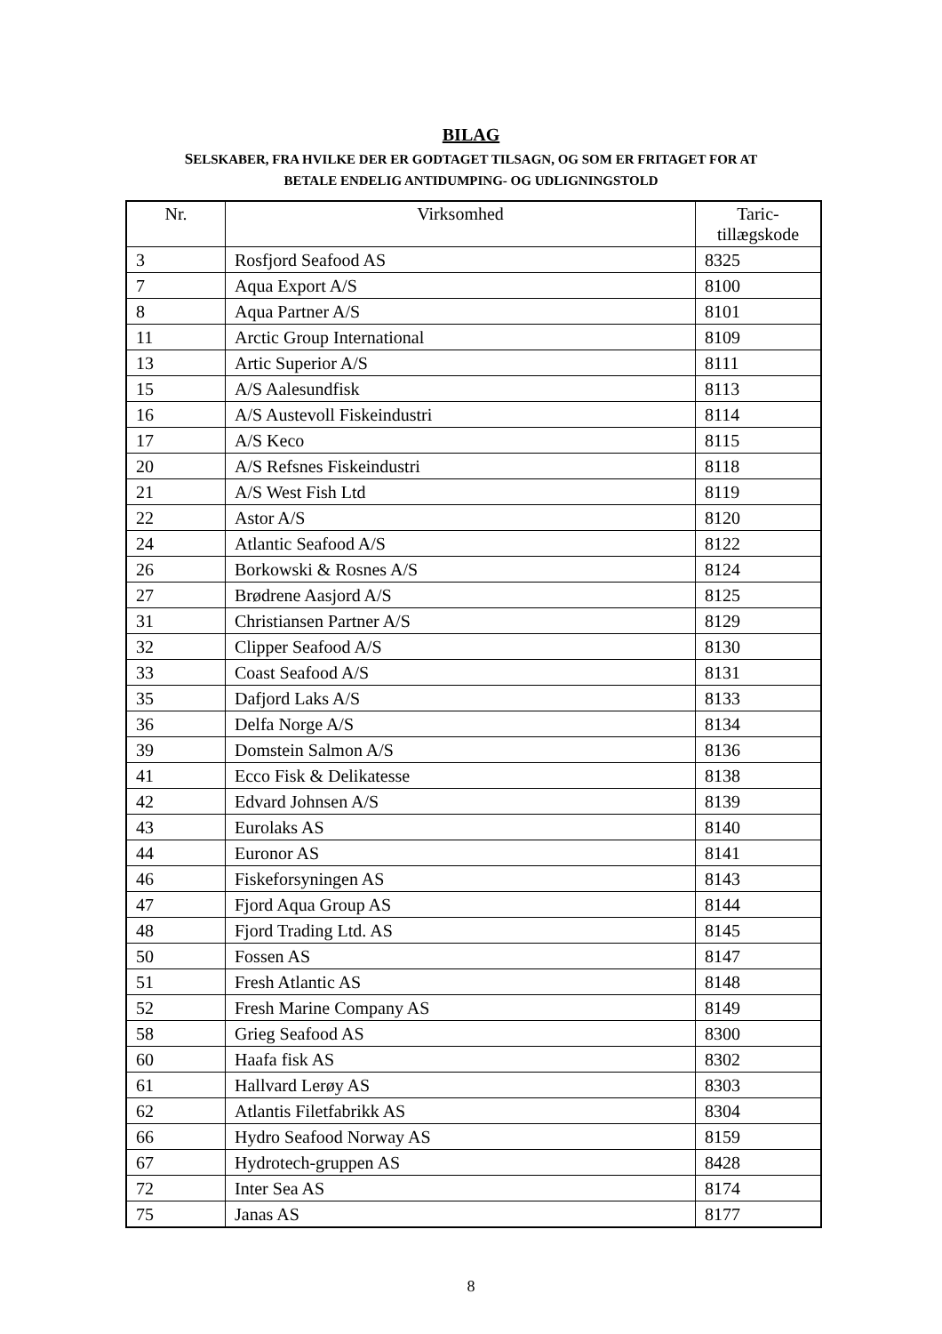BILAG
SELSKABER, FRA HVILKE DER ER GODTAGET TILSAGN, OG SOM ER FRITAGET FOR AT
BETALE ENDELIG ANTIDUMPING- OG UDLIGNINGSTOLD
| Nr. | Virksomhed | Taric- tillægskode |
| --- | --- | --- |
| 3 | Rosfjord Seafood AS | 8325 |
| 7 | Aqua Export A/S | 8100 |
| 8 | Aqua Partner A/S | 8101 |
| 11 | Arctic Group International | 8109 |
| 13 | Artic Superior A/S | 8111 |
| 15 | A/S Aalesundfisk | 8113 |
| 16 | A/S Austevoll Fiskeindustri | 8114 |
| 17 | A/S Keco | 8115 |
| 20 | A/S Refsnes Fiskeindustri | 8118 |
| 21 | A/S West Fish Ltd | 8119 |
| 22 | Astor A/S | 8120 |
| 24 | Atlantic Seafood A/S | 8122 |
| 26 | Borkowski & Rosnes A/S | 8124 |
| 27 | Brødrene Aasjord A/S | 8125 |
| 31 | Christiansen Partner A/S | 8129 |
| 32 | Clipper Seafood A/S | 8130 |
| 33 | Coast Seafood A/S | 8131 |
| 35 | Dafjord Laks A/S | 8133 |
| 36 | Delfa Norge A/S | 8134 |
| 39 | Domstein Salmon A/S | 8136 |
| 41 | Ecco Fisk & Delikatesse | 8138 |
| 42 | Edvard Johnsen A/S | 8139 |
| 43 | Eurolaks AS | 8140 |
| 44 | Euronor AS | 8141 |
| 46 | Fiskeforsyningen AS | 8143 |
| 47 | Fjord Aqua Group AS | 8144 |
| 48 | Fjord Trading Ltd. AS | 8145 |
| 50 | Fossen AS | 8147 |
| 51 | Fresh Atlantic AS | 8148 |
| 52 | Fresh Marine Company AS | 8149 |
| 58 | Grieg Seafood AS | 8300 |
| 60 | Haafa fisk AS | 8302 |
| 61 | Hallvard Lerøy AS | 8303 |
| 62 | Atlantis Filetfabrikk AS | 8304 |
| 66 | Hydro Seafood Norway AS | 8159 |
| 67 | Hydrotech-gruppen AS | 8428 |
| 72 | Inter Sea AS | 8174 |
| 75 | Janas AS | 8177 |
8